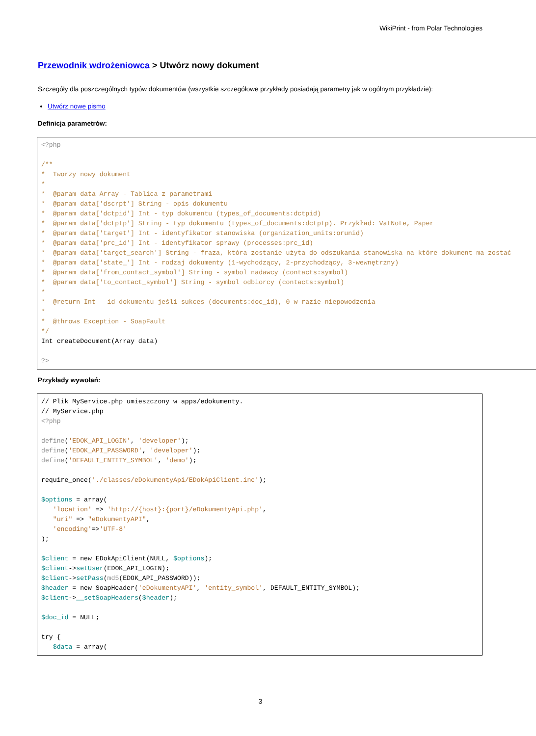WikiPrint - from Polar Technologies
Przewodnik wdrożeniowca > Utwórz nowy dokument
Szczegóły dla poszczególnych typów dokumentów (wszystkie szczegółowe przykłady posiadają parametry jak w ogólnym przykładzie):
Utwórz nowe pismo
Definicja parametrów:
<?php

/**
*  Tworzy nowy dokument
*
*  @param data Array - Tablica z parametrami
*  @param data['dscrpt'] String - opis dokumentu
*  @param data['dctpid'] Int - typ dokumentu (types_of_documents:dctpid)
*  @param data['dctptp'] String - typ dokumentu (types_of_documents:dctptp). Przykład: VatNote, Paper
*  @param data['target'] Int - identyfikator stanowiska (organization_units:orunid)
*  @param data['prc_id'] Int - identyfikator sprawy (processes:prc_id)
*  @param data['target_search'] String - fraza, która zostanie użyta do odszukania stanowiska na które dokument ma zostać
*  @param data['state_'] Int - rodzaj dokumenty (1-wychodzący, 2-przychodzący, 3-wewnętrzny)
*  @param data['from_contact_symbol'] String - symbol nadawcy (contacts:symbol)
*  @param data['to_contact_symbol'] String - symbol odbiorcy (contacts:symbol)
*
*  @return Int - id dokumentu jeśli sukces (documents:doc_id), 0 w razie niepowodzenia
*
*  @throws Exception - SoapFault
*/
Int createDocument(Array data)

?>
Przykłady wywołań:
// Plik MyService.php umieszczony w apps/edokumenty.
// MyService.php
<?php

define('EDOK_API_LOGIN', 'developer');
define('EDOK_API_PASSWORD', 'developer');
define('DEFAULT_ENTITY_SYMBOL', 'demo');

require_once('./classes/eDokumentyApi/EDokApiClient.inc');

$options = array(
   'location' => 'http://{host}:{port}/eDokumentyApi.php',
   "uri" => "eDokumentyAPI",
   'encoding'=>'UTF-8'
);

$client = new EDokApiClient(NULL, $options);
$client->setUser(EDOK_API_LOGIN);
$client->setPass(md5(EDOK_API_PASSWORD));
$header = new SoapHeader('eDokumentyAPI', 'entity_symbol', DEFAULT_ENTITY_SYMBOL);
$client->__setSoapHeaders($header);

$doc_id = NULL;

try {
   $data = array(
3